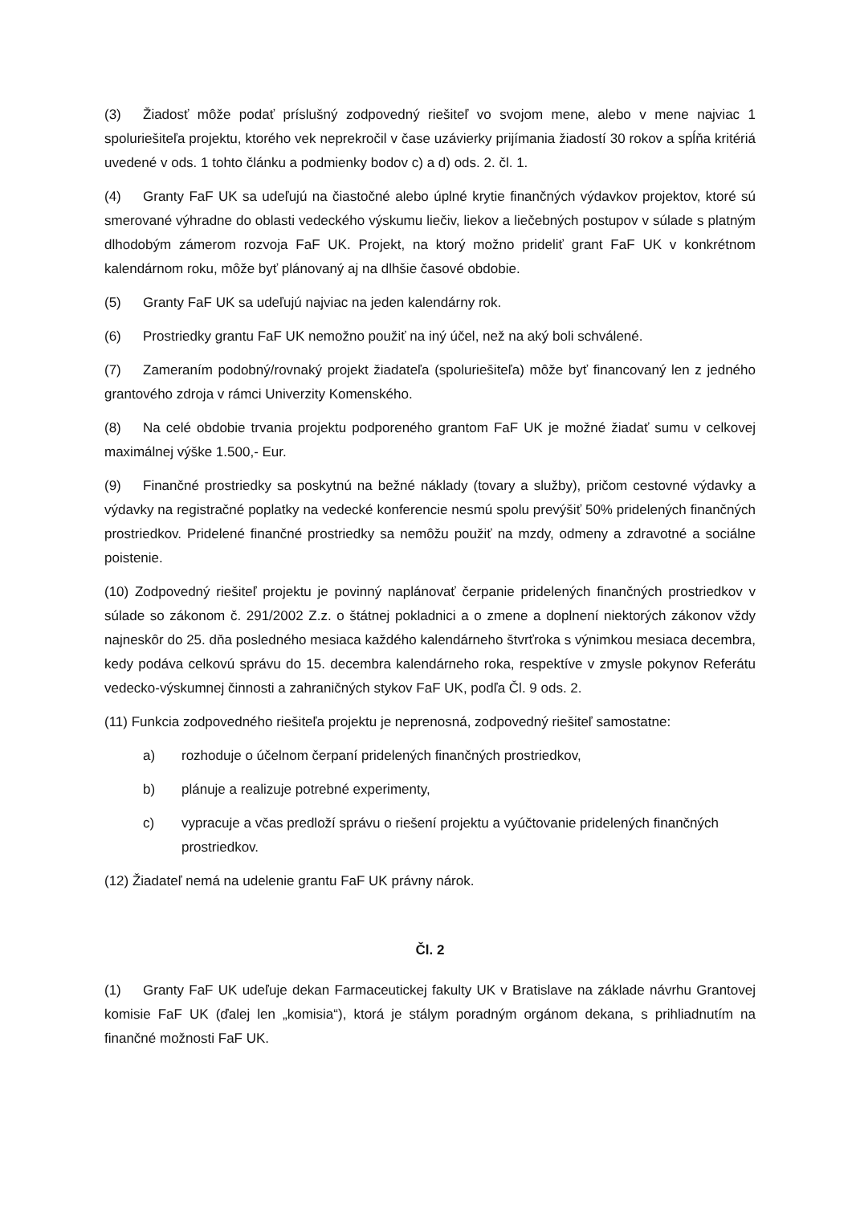(3) Žiadosť môže podať príslušný zodpovedný riešiteľ vo svojom mene, alebo v mene najviac 1 spoluriešiteľa projektu, ktorého vek neprekročil v čase uzávierky prijímania žiadostí 30 rokov a spĺňa kritériá uvedené v ods. 1 tohto článku a podmienky bodov c) a d) ods. 2. čl. 1.
(4) Granty FaF UK sa udeľujú na čiastočné alebo úplné krytie finančných výdavkov projektov, ktoré sú smerované výhradne do oblasti vedeckého výskumu liečiv, liekov a liečebných postupov v súlade s platným dlhodobým zámerom rozvoja FaF UK. Projekt, na ktorý možno prideliť grant FaF UK v konkrétnom kalendárnom roku, môže byť plánovaný aj na dlhšie časové obdobie.
(5) Granty FaF UK sa udeľujú najviac na jeden kalendárny rok.
(6) Prostriedky grantu FaF UK nemožno použiť na iný účel, než na aký boli schválené.
(7) Zameraním podobný/rovnaký projekt žiadateľa (spoluriešiteľa) môže byť financovaný len z jedného grantového zdroja v rámci Univerzity Komenského.
(8) Na celé obdobie trvania projektu podporeného grantom FaF UK je možné žiadať sumu v celkovej maximálnej výške 1.500,- Eur.
(9) Finančné prostriedky sa poskytnú na bežné náklady (tovary a služby), pričom cestovné výdavky a výdavky na registračné poplatky na vedecké konferencie nesmú spolu prevýšiť 50% pridelených finančných prostriedkov. Pridelené finančné prostriedky sa nemôžu použiť na mzdy, odmeny a zdravotné a sociálne poistenie.
(10) Zodpovedný riešiteľ projektu je povinný naplánovať čerpanie pridelených finančných prostriedkov v súlade so zákonom č. 291/2002 Z.z. o štátnej pokladnici a o zmene a doplnení niektorých zákonov vždy najneskôr do 25. dňa posledného mesiaca každého kalendárneho štvrťroka s výnimkou mesiaca decembra, kedy podáva celkovú správu do 15. decembra kalendárneho roka, respektíve v zmysle pokynov Referátu vedecko-výskumnej činnosti a zahraničných stykov FaF UK, podľa Čl. 9 ods. 2.
(11) Funkcia zodpovedného riešiteľa projektu je neprenosná, zodpovedný riešiteľ samostatne:
a) rozhoduje o účelnom čerpaní pridelených finančných prostriedkov,
b) plánuje a realizuje potrebné experimenty,
c) vypracuje a včas predloží správu o riešení projektu a vyúčtovanie pridelených finančných prostriedkov.
(12) Žiadateľ nemá na udelenie grantu FaF UK právny nárok.
Čl. 2
(1) Granty FaF UK udeľuje dekan Farmaceutickej fakulty UK v Bratislave na základe návrhu Grantovej komisie FaF UK (ďalej len „komisia“), ktorá je stálym poradným orgánom dekana, s prihliadnutím na finančné možnosti FaF UK.